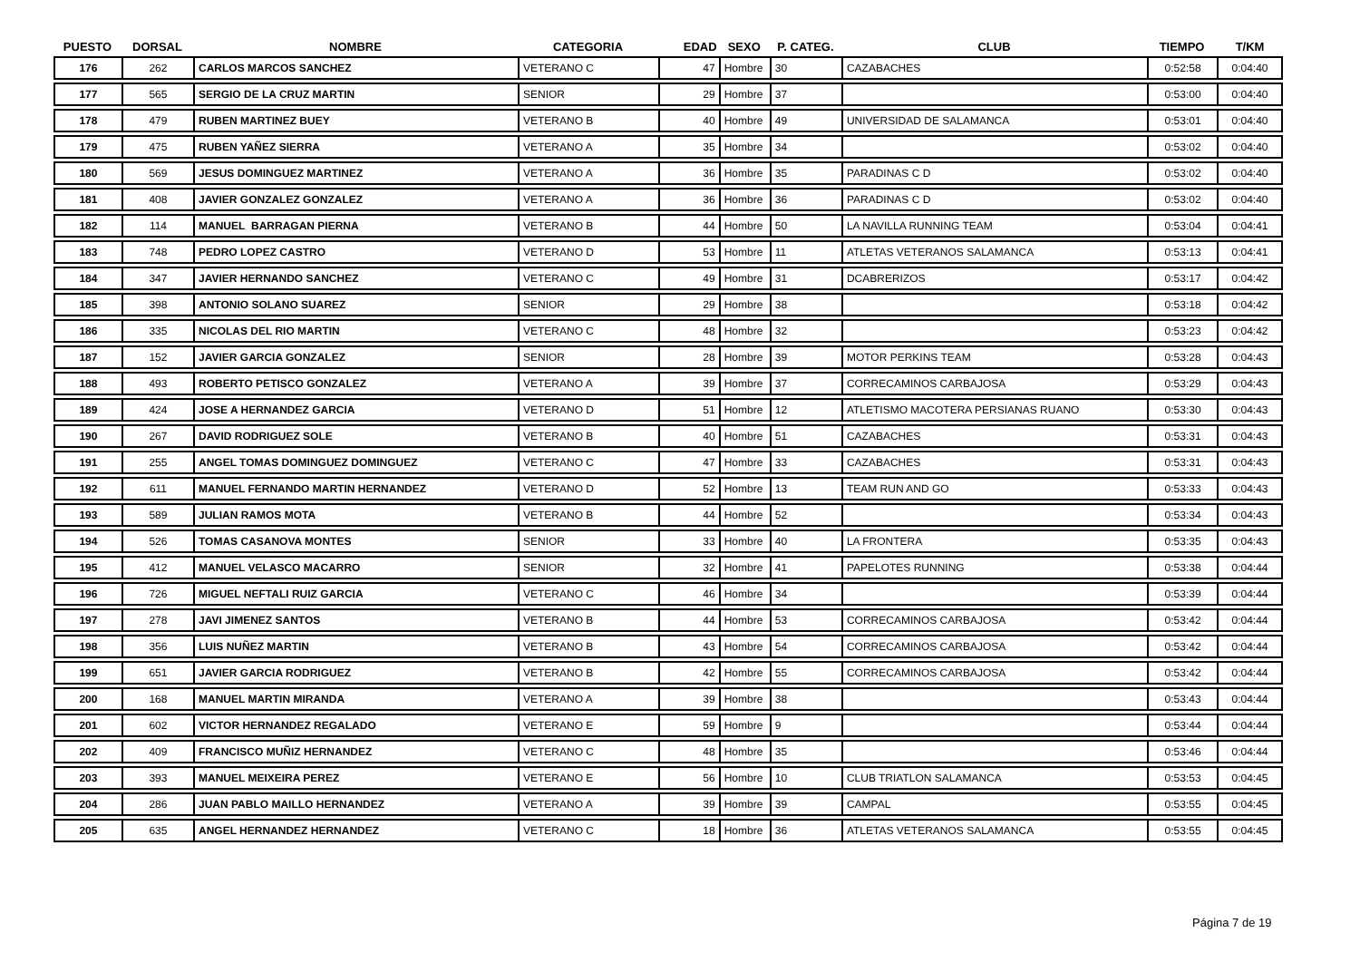| PUESTO | DORSAL | NOMBRE | CATEGORIA | EDAD | SEXO | P. CATEG. | CLUB | TIEMPO | T/KM |
| --- | --- | --- | --- | --- | --- | --- | --- | --- | --- |
| 176 | 262 | CARLOS MARCOS SANCHEZ | VETERANO C | 47 | Hombre | 30 | CAZABACHES | 0:52:58 | 0:04:40 |
| 177 | 565 | SERGIO DE LA CRUZ MARTIN | SENIOR | 29 | Hombre | 37 | | 0:53:00 | 0:04:40 |
| 178 | 479 | RUBEN MARTINEZ BUEY | VETERANO B | 40 | Hombre | 49 | UNIVERSIDAD DE SALAMANCA | 0:53:01 | 0:04:40 |
| 179 | 475 | RUBEN YAÑEZ SIERRA | VETERANO A | 35 | Hombre | 34 | | 0:53:02 | 0:04:40 |
| 180 | 569 | JESUS DOMINGUEZ MARTINEZ | VETERANO A | 36 | Hombre | 35 | PARADINAS C D | 0:53:02 | 0:04:40 |
| 181 | 408 | JAVIER GONZALEZ GONZALEZ | VETERANO A | 36 | Hombre | 36 | PARADINAS C D | 0:53:02 | 0:04:40 |
| 182 | 114 | MANUEL BARRAGAN PIERNA | VETERANO B | 44 | Hombre | 50 | LA NAVILLA RUNNING TEAM | 0:53:04 | 0:04:41 |
| 183 | 748 | PEDRO LOPEZ CASTRO | VETERANO D | 53 | Hombre | 11 | ATLETAS VETERANOS SALAMANCA | 0:53:13 | 0:04:41 |
| 184 | 347 | JAVIER HERNANDO SANCHEZ | VETERANO C | 49 | Hombre | 31 | DCABRERIZOS | 0:53:17 | 0:04:42 |
| 185 | 398 | ANTONIO SOLANO SUAREZ | SENIOR | 29 | Hombre | 38 | | 0:53:18 | 0:04:42 |
| 186 | 335 | NICOLAS DEL RIO MARTIN | VETERANO C | 48 | Hombre | 32 | | 0:53:23 | 0:04:42 |
| 187 | 152 | JAVIER GARCIA GONZALEZ | SENIOR | 28 | Hombre | 39 | MOTOR PERKINS TEAM | 0:53:28 | 0:04:43 |
| 188 | 493 | ROBERTO PETISCO GONZALEZ | VETERANO A | 39 | Hombre | 37 | CORRECAMINOS CARBAJOSA | 0:53:29 | 0:04:43 |
| 189 | 424 | JOSE A HERNANDEZ GARCIA | VETERANO D | 51 | Hombre | 12 | ATLETISMO MACOTERA PERSIANAS RUANO | 0:53:30 | 0:04:43 |
| 190 | 267 | DAVID RODRIGUEZ SOLE | VETERANO B | 40 | Hombre | 51 | CAZABACHES | 0:53:31 | 0:04:43 |
| 191 | 255 | ANGEL TOMAS DOMINGUEZ DOMINGUEZ | VETERANO C | 47 | Hombre | 33 | CAZABACHES | 0:53:31 | 0:04:43 |
| 192 | 611 | MANUEL FERNANDO MARTIN HERNANDEZ | VETERANO D | 52 | Hombre | 13 | TEAM RUN AND GO | 0:53:33 | 0:04:43 |
| 193 | 589 | JULIAN RAMOS MOTA | VETERANO B | 44 | Hombre | 52 | | 0:53:34 | 0:04:43 |
| 194 | 526 | TOMAS CASANOVA MONTES | SENIOR | 33 | Hombre | 40 | LA FRONTERA | 0:53:35 | 0:04:43 |
| 195 | 412 | MANUEL VELASCO MACARRO | SENIOR | 32 | Hombre | 41 | PAPELOTES RUNNING | 0:53:38 | 0:04:44 |
| 196 | 726 | MIGUEL NEFTALI RUIZ GARCIA | VETERANO C | 46 | Hombre | 34 | | 0:53:39 | 0:04:44 |
| 197 | 278 | JAVI JIMENEZ SANTOS | VETERANO B | 44 | Hombre | 53 | CORRECAMINOS CARBAJOSA | 0:53:42 | 0:04:44 |
| 198 | 356 | LUIS NUÑEZ MARTIN | VETERANO B | 43 | Hombre | 54 | CORRECAMINOS CARBAJOSA | 0:53:42 | 0:04:44 |
| 199 | 651 | JAVIER GARCIA RODRIGUEZ | VETERANO B | 42 | Hombre | 55 | CORRECAMINOS CARBAJOSA | 0:53:42 | 0:04:44 |
| 200 | 168 | MANUEL MARTIN MIRANDA | VETERANO A | 39 | Hombre | 38 | | 0:53:43 | 0:04:44 |
| 201 | 602 | VICTOR HERNANDEZ REGALADO | VETERANO E | 59 | Hombre | 9 | | 0:53:44 | 0:04:44 |
| 202 | 409 | FRANCISCO MUÑIZ HERNANDEZ | VETERANO C | 48 | Hombre | 35 | | 0:53:46 | 0:04:44 |
| 203 | 393 | MANUEL MEIXEIRA PEREZ | VETERANO E | 56 | Hombre | 10 | CLUB TRIATLON SALAMANCA | 0:53:53 | 0:04:45 |
| 204 | 286 | JUAN PABLO MAILLO HERNANDEZ | VETERANO A | 39 | Hombre | 39 | CAMPAL | 0:53:55 | 0:04:45 |
| 205 | 635 | ANGEL HERNANDEZ HERNANDEZ | VETERANO C | 18 | Hombre | 36 | ATLETAS VETERANOS SALAMANCA | 0:53:55 | 0:04:45 |
Página 7 de 19